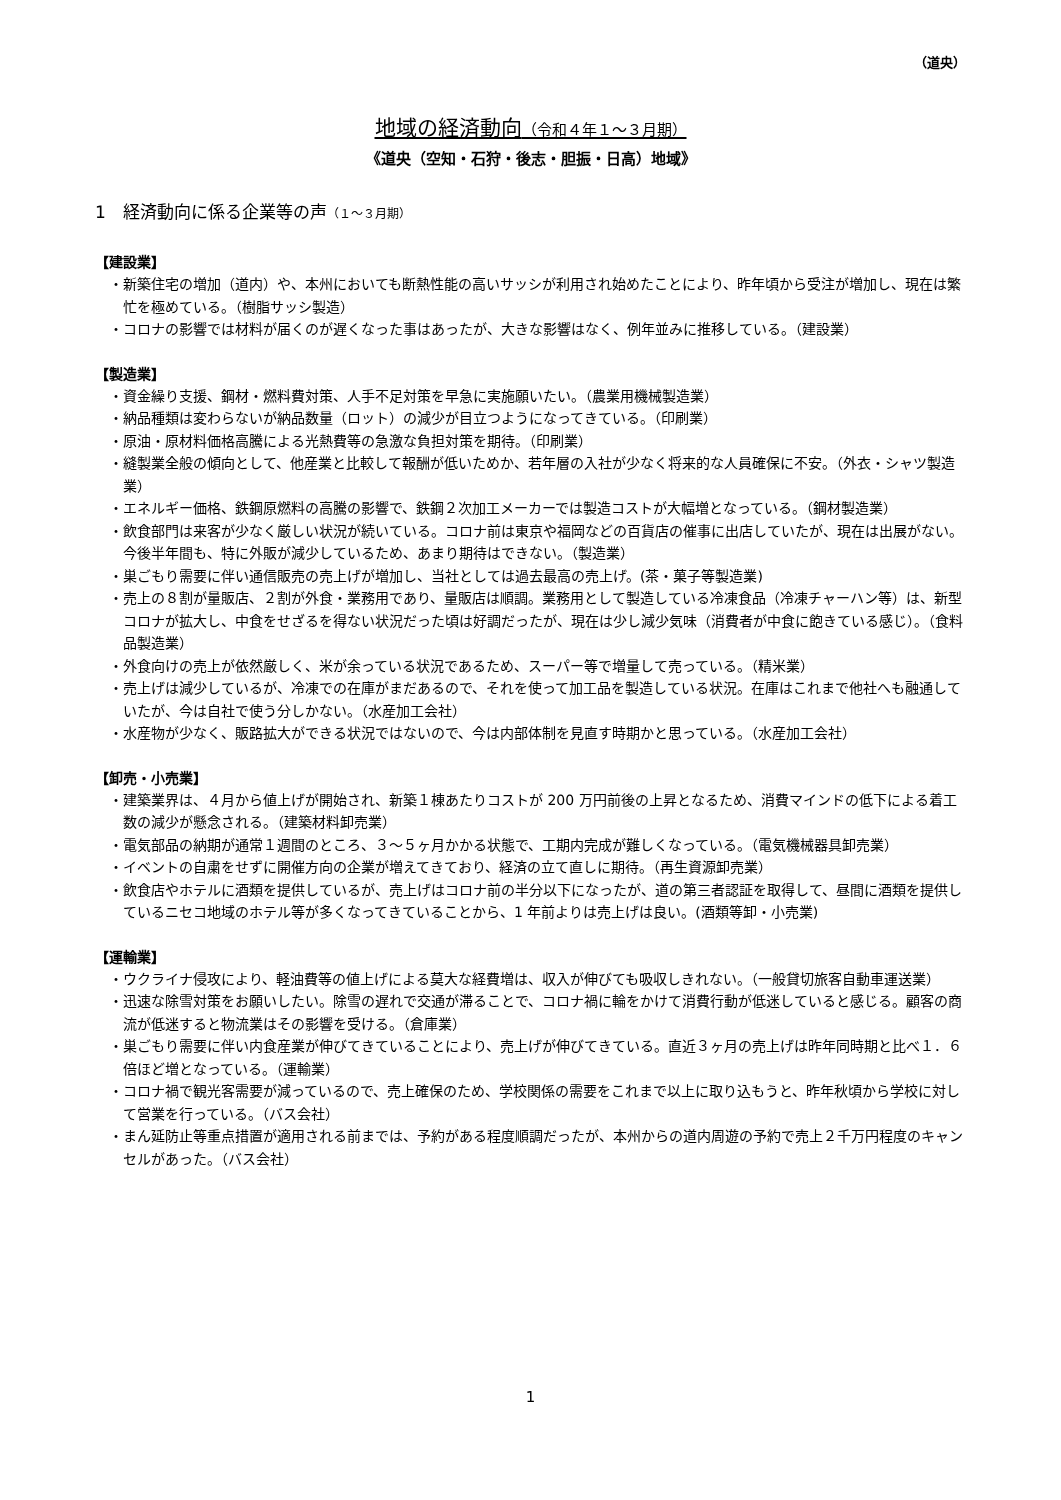（道央）
地域の経済動向（令和４年１～３月期）
《道央（空知・石狩・後志・胆振・日高）地域》
1　経済動向に係る企業等の声（１～３月期）
【建設業】
・新築住宅の増加（道内）や、本州においても断熱性能の高いサッシが利用され始めたことにより、昨年頃から受注が増加し、現在は繁忙を極めている。（樹脂サッシ製造）
・コロナの影響では材料が届くのが遅くなった事はあったが、大きな影響はなく、例年並みに推移している。（建設業）
【製造業】
・資金繰り支援、鋼材・燃料費対策、人手不足対策を早急に実施願いたい。（農業用機械製造業）
・納品種類は変わらないが納品数量（ロット）の減少が目立つようになってきている。（印刷業）
・原油・原材料価格高騰による光熱費等の急激な負担対策を期待。（印刷業）
・縫製業全般の傾向として、他産業と比較して報酬が低いためか、若年層の入社が少なく将来的な人員確保に不安。（外衣・シャツ製造業）
・エネルギー価格、鉄鋼原燃料の高騰の影響で、鉄鋼２次加工メーカーでは製造コストが大幅増となっている。（鋼材製造業）
・飲食部門は来客が少なく厳しい状況が続いている。コロナ前は東京や福岡などの百貨店の催事に出店していたが、現在は出展がない。今後半年間も、特に外販が減少しているため、あまり期待はできない。（製造業）
・巣ごもり需要に伴い通信販売の売上げが増加し、当社としては過去最高の売上げ。(茶・菓子等製造業)
・売上の８割が量販店、２割が外食・業務用であり、量販店は順調。業務用として製造している冷凍食品（冷凍チャーハン等）は、新型コロナが拡大し、中食をせざるを得ない状況だった頃は好調だったが、現在は少し減少気味（消費者が中食に飽きている感じ）。（食料品製造業）
・外食向けの売上が依然厳しく、米が余っている状況であるため、スーパー等で増量して売っている。（精米業）
・売上げは減少しているが、冷凍での在庫がまだあるので、それを使って加工品を製造している状況。在庫はこれまで他社へも融通していたが、今は自社で使う分しかない。（水産加工会社）
・水産物が少なく、販路拡大ができる状況ではないので、今は内部体制を見直す時期かと思っている。（水産加工会社）
【卸売・小売業】
・建築業界は、４月から値上げが開始され、新築１棟あたりコストが 200 万円前後の上昇となるため、消費マインドの低下による着工数の減少が懸念される。（建築材料卸売業）
・電気部品の納期が通常１週間のところ、３～５ヶ月かかる状態で、工期内完成が難しくなっている。（電気機械器具卸売業）
・イベントの自粛をせずに開催方向の企業が増えてきており、経済の立て直しに期待。（再生資源卸売業）
・飲食店やホテルに酒類を提供しているが、売上げはコロナ前の半分以下になったが、道の第三者認証を取得して、昼間に酒類を提供しているニセコ地域のホテル等が多くなってきていることから、1 年前よりは売上げは良い。(酒類等卸・小売業)
【運輸業】
・ウクライナ侵攻により、軽油費等の値上げによる莫大な経費増は、収入が伸びても吸収しきれない。（一般貸切旅客自動車運送業）
・迅速な除雪対策をお願いしたい。除雪の遅れで交通が滞ることで、コロナ禍に輪をかけて消費行動が低迷していると感じる。顧客の商流が低迷すると物流業はその影響を受ける。（倉庫業）
・巣ごもり需要に伴い内食産業が伸びてきていることにより、売上げが伸びてきている。直近３ヶ月の売上げは昨年同時期と比べ１．６倍ほど増となっている。（運輸業）
・コロナ禍で観光客需要が減っているので、売上確保のため、学校関係の需要をこれまで以上に取り込もうと、昨年秋頃から学校に対して営業を行っている。（バス会社）
・まん延防止等重点措置が適用される前までは、予約がある程度順調だったが、本州からの道内周遊の予約で売上２千万円程度のキャンセルがあった。（バス会社）
1